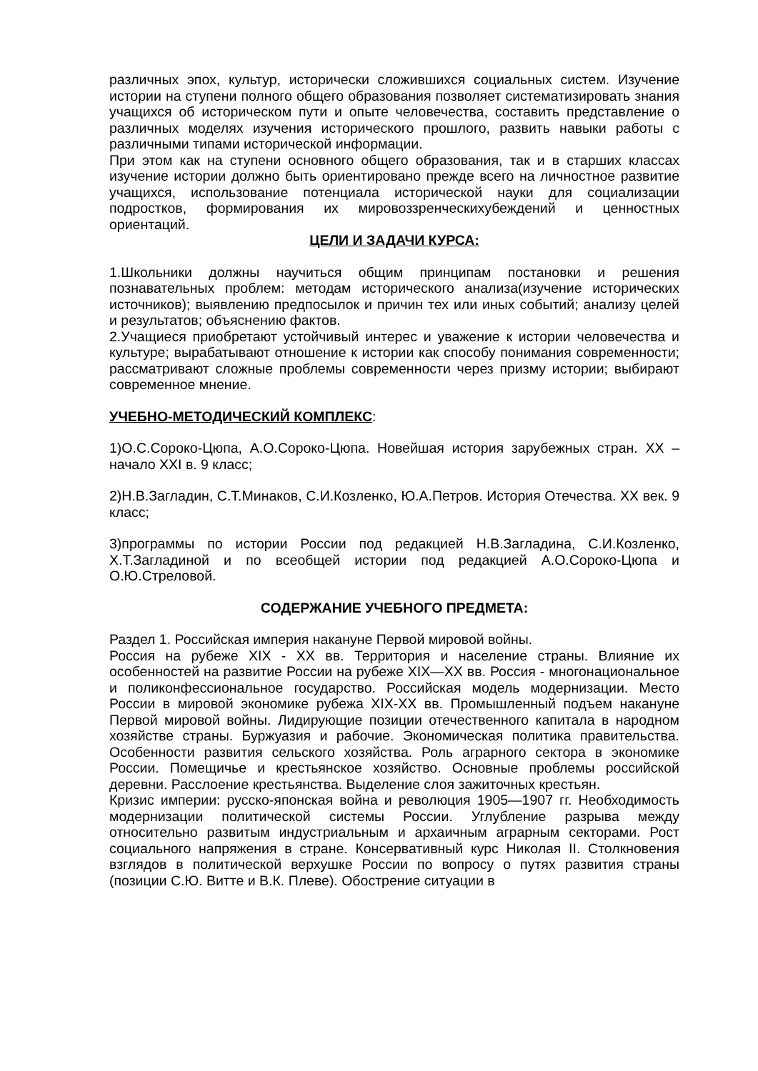различных эпох, культур, исторически сложившихся социальных систем. Изучение истории на ступени полного общего образования позволяет систематизировать знания учащихся об историческом пути и опыте человечества, составить представление о различных моделях изучения исторического прошлого, развить навыки работы с различными типами исторической информации.
При этом как на ступени основного общего образования, так и в старших классах изучение истории должно быть ориентировано прежде всего на личностное развитие учащихся, использование потенциала исторической науки для социализации подростков, формирования их мировоззренческихубеждений и ценностных ориентаций.
ЦЕЛИ И ЗАДАЧИ КУРСА:
1.Школьники должны научиться общим принципам постановки и решения познавательных проблем: методам исторического анализа(изучение исторических источников); выявлению предпосылок и причин тех или иных событий; анализу целей и результатов; объяснению фактов.
2.Учащиеся приобретают устойчивый интерес и уважение к истории человечества и культуре; вырабатывают отношение к истории как способу понимания современности; рассматривают сложные проблемы современности через призму истории; выбирают современное мнение.
УЧЕБНО-МЕТОДИЧЕСКИЙ КОМПЛЕКС:
1)О.С.Сороко-Цюпа, А.О.Сороко-Цюпа. Новейшая история зарубежных стран. XX – начало XXI в. 9 класс;
2)Н.В.Загладин, С.Т.Минаков, С.И.Козленко, Ю.А.Петров. История Отечества. XX век. 9 класс;
3)программы по истории России под редакцией Н.В.Загладина, С.И.Козленко, Х.Т.Загладиной и по всеобщей истории под редакцией А.О.Сороко-Цюпа и О.Ю.Стреловой.
СОДЕРЖАНИЕ УЧЕБНОГО ПРЕДМЕТА:
Раздел 1. Российская империя накануне Первой мировой войны.
Россия на рубеже XIX - XX вв. Территория и население страны. Влияние их особенностей на развитие России на рубеже XIX—XX вв. Россия - многонациональное и поликонфессиональное государство. Российская модель модернизации. Место России в мировой экономике рубежа XIX-XX вв. Промышленный подъем накануне Первой мировой войны. Лидирующие позиции отечественного капитала в народном хозяйстве страны. Буржуазия и рабочие. Экономическая политика правительства. Особенности развития сельского хозяйства. Роль аграрного сектора в экономике России. Помещичье и крестьянское хозяйство. Основные проблемы российской деревни. Расслоение крестьянства. Выделение слоя зажиточных крестьян.
Кризис империи: русско-японская война и революция 1905—1907 гг. Необходимость модернизации политической системы России. Углубление разрыва между относительно развитым индустриальным и архаичным аграрным секторами. Рост социального напряжения в стране. Консервативный курс Николая II. Столкновения взглядов в политической верхушке России по вопросу о путях развития страны (позиции С.Ю. Витте и В.К. Плеве). Обострение ситуации в